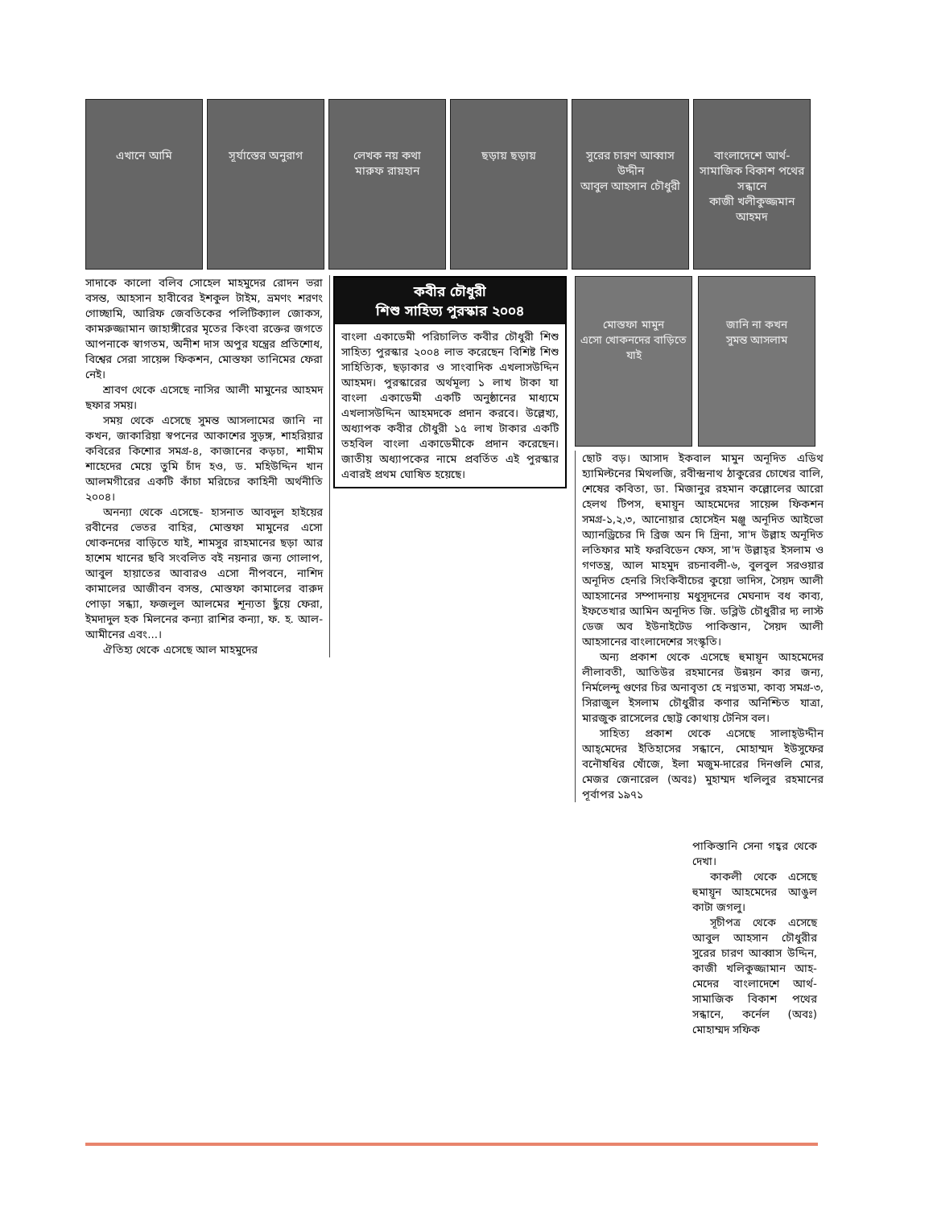এখানে আমি সূর্যাস্তের অনুরাগ
লেখক নয় কথা
মারুফ রায়হান
ছড়ায় ছড়ায় সুরের চারণ আব্বাস উদ্দীন
আবুল আহসান চৌধুরী
বাংলাদেশে আর্থ-সামাজিক বিকাশ পথের সন্ধানে
কাজী খলীকুজ্জমান আহমদ
সাদাকে কালো বলিব সোহেল মাহমুদের রোদন ভরা বসন্ত, আহসান হাবীবের ইশকুল টাইম, ভ্রমণং শরণং গোচ্ছামি, আরিফ জেবতিকের পলিটিক্যাল জোকস, কামরুজ্জামান জাহাঙ্গীরের মৃতের কিংবা রক্তের জগতে আপনাকে স্বাগতম, অনীশ দাস অপুর যন্ত্রের প্রতিশোধ, বিশ্বের সেরা সায়েন্স ফিকশন, মোস্তফা তানিমের ফেরা নেই।
শ্রাবণ থেকে এসেছে নাসির আলী মামুনের আহমদ ছফার সময়।
সময় থেকে এসেছে সুমন্ত আসলামের জানি না কখন, জাকারিয়া স্বপনের আকাশের সুড়ঙ্গ, শাহরিয়ার কবিরের কিশোর সমগ্র-৪, কাজানের কড়চা, শামীম শাহেদের মেয়ে তুমি চাঁদ হও, ড. মহিউদ্দিন খান আলমগীরের একটি কাঁচা মরিচের কাহিনী অর্থনীতি ২০০৪।
অনন্যা থেকে এসেছে- হাসনাত আবদুল হাইয়ের রবীনের ভেতর বাহির, মোস্তফা মামুনের এসো খোকনদের বাড়িতে যাই, শামসুর রাহমানের ছড়া আর হাশেম খানের ছবি সংবলিত বই নয়নার জন্য গোলাপ, আবুল হায়াতের আবারও এসো নীপবনে, নাশিদ কামালের আজীবন বসন্ত, মোস্তফা কামালের বারুদ পোড়া সন্ধ্যা, ফজলুল আলমের শূন্যতা ছুঁয়ে ফেরা, ইমদাদুল হক মিলনের কন্যা রাশির কন্যা, ফ. হ. আল-আমীনের এবং...।
ঐতিহ্য থেকে এসেছে আল মাহমুদের
কবীর চৌধুরী
শিশু সাহিত্য পুরস্কার ২০০৪
বাংলা একাডেমী পরিচালিত কবীর চৌধুরী শিশু সাহিত্য পুরস্কার ২০০৪ লাভ করেছেন বিশিষ্ট শিশু সাহিত্যিক, ছড়াকার ও সাংবাদিক এখলাসউদ্দিন আহমদ। পুরস্কারের অর্থমূল্য ১ লাখ টাকা যা বাংলা একাডেমী একটি অনুষ্ঠানের মাধ্যমে এখলাসউদ্দিন আহমদকে প্রদান করবে। উল্লেখ্য, অধ্যাপক কবীর চৌধুরী ১৫ লাখ টাকার একটি তহবিল বাংলা একাডেমীকে প্রদান করেছেন। জাতীয় অধ্যাপকের নামে প্রবর্তিত এই পুরস্কার এবারই প্রথম ঘোষিত হয়েছে।
মোস্তফা মামুন
এসো খোকনদের বাড়িতে যাই
জানি না কখন
সুমন্ত আসলাম
ছোট বড়। আসাদ ইকবাল মামুন অনূদিত এডিথ হ্যামিল্টনের মিথলজি, রবীন্দ্রনাথ ঠাকুরের চোখের বালি, শেষের কবিতা, ডা. মিজানুর রহমান কল্লোলের আরো হেলথ টিপস, হুমায়ূন আহমেদের সায়েন্স ফিকশন সমগ্র-১,২,৩, আনোয়ার হোসেইন মঞ্জু অনূদিত আইভো অ্যানড্রিচের দি ব্রিজ অন দি দ্রিনা, সা'দ উল্লাহ অনূদিত লতিফার মাই ফরবিডেন ফেস, সা'দ উল্লাহ্‌র ইসলাম ও গণতন্ত্র, আল মাহমুদ রচনাবলী-৬, বুলবুল সরওয়ার অনূদিত হেনরি সিংকিবীচের কুয়ো ভাদিস, সৈয়দ আলী আহসানের সম্পাদনায় মধুসূদনের মেঘনাদ বধ কাব্য, ইফতেখার আমিন অনূদিত জি. ডব্লিউ চৌধুরীর দ্য লাস্ট ডেজ অব ইউনাইটেড পাকিস্তান, সৈয়দ আলী আহসানের বাংলাদেশের সংস্কৃতি।
অন্য প্রকাশ থেকে এসেছে হুমায়ূন আহমেদের লীলাবতী, আতিউর রহমানের উন্নয়ন কার জন্য, নির্মলেন্দু গুণের চির অনাবৃতা হে নগ্নতমা, কাব্য সমগ্র-৩, সিরাজুল ইসলাম চৌধুরীর কণার অনিশ্চিত যাত্রা, মারজুক রাসেলের ছোট্ট কোথায় টেনিস বল।
সাহিত্য প্রকাশ থেকে এসেছে সালাহ্‌উদ্দীন আহ্‌মেদের ইতিহাসের সন্ধানে, মোহাম্মদ ইউসুফের বনৌষধির খোঁজে, ইলা মজুম-দারের দিনগুলি মোর, মেজর জেনারেল (অবঃ) মুহাম্মদ খলিলুর রহমানের পূর্বাপর ১৯৭১
পাকিস্তানি সেনা গহ্বর থেকে দেখা।
কাকলী থেকে এসেছে হুমায়ূন আহমেদের আঙুল কাটা জগলু।
সূচীপত্র থেকে এসেছে আবুল আহসান চৌধুরীর সুরের চারণ আব্বাস উদ্দিন, কাজী খলিকুজ্জামান আহ-মেদের বাংলাদেশে আর্থ-সামাজিক বিকাশ পথের সন্ধানে, কর্নেল (অবঃ) মোহাম্মদ সফিক